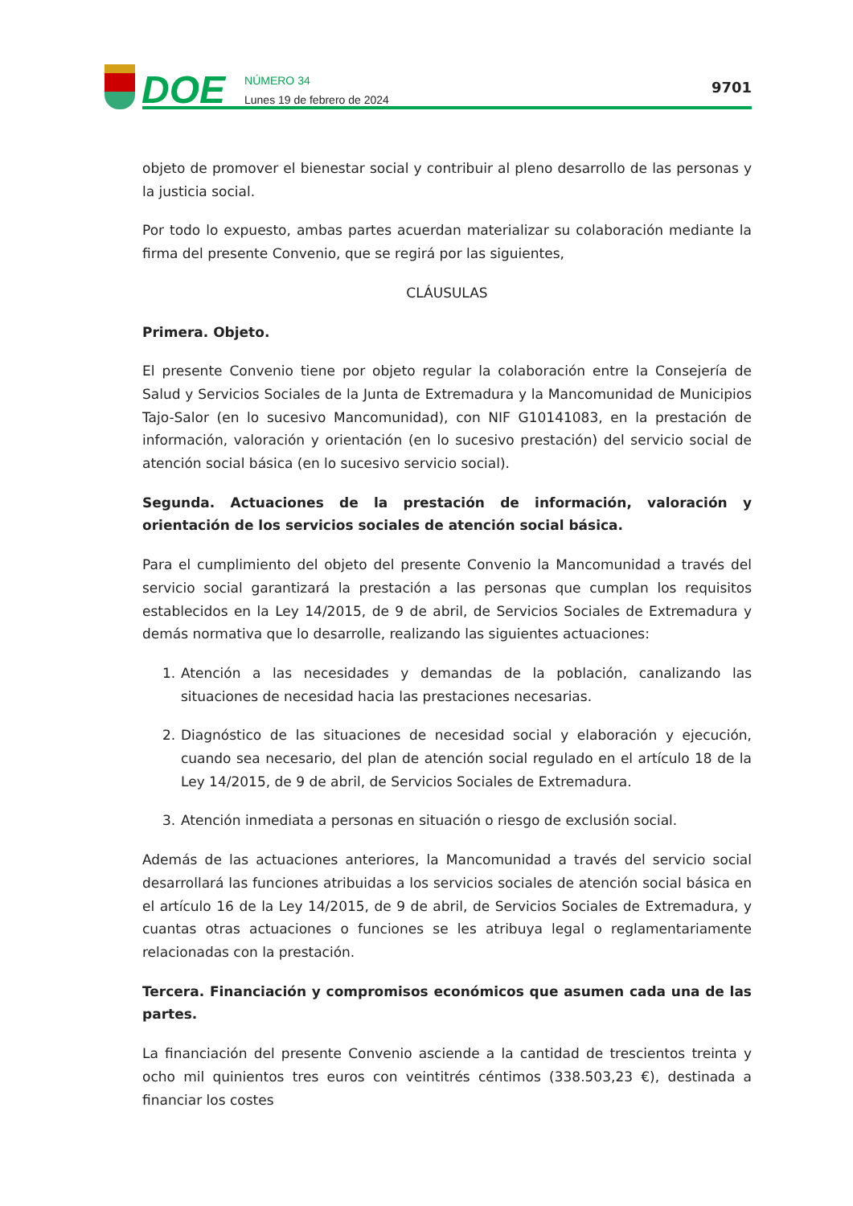DOE
NÚMERO 34
Lunes 19 de febrero de 2024
9701
objeto de promover el bienestar social y contribuir al pleno desarrollo de las personas y la justicia social.
Por todo lo expuesto, ambas partes acuerdan materializar su colaboración mediante la firma del presente Convenio, que se regirá por las siguientes,
CLÁUSULAS
Primera. Objeto.
El presente Convenio tiene por objeto regular la colaboración entre la Consejería de Salud y Servicios Sociales de la Junta de Extremadura y la Mancomunidad de Municipios Tajo-Salor (en lo sucesivo Mancomunidad), con NIF G10141083, en la prestación de información, valoración y orientación (en lo sucesivo prestación) del servicio social de atención social básica (en lo sucesivo servicio social).
Segunda. Actuaciones de la prestación de información, valoración y orientación de los servicios sociales de atención social básica.
Para el cumplimiento del objeto del presente Convenio la Mancomunidad a través del servicio social garantizará la prestación a las personas que cumplan los requisitos establecidos en la Ley 14/2015, de 9 de abril, de Servicios Sociales de Extremadura y demás normativa que lo desarrolle, realizando las siguientes actuaciones:
1. Atención a las necesidades y demandas de la población, canalizando las situaciones de necesidad hacia las prestaciones necesarias.
2. Diagnóstico de las situaciones de necesidad social y elaboración y ejecución, cuando sea necesario, del plan de atención social regulado en el artículo 18 de la Ley 14/2015, de 9 de abril, de Servicios Sociales de Extremadura.
3. Atención inmediata a personas en situación o riesgo de exclusión social.
Además de las actuaciones anteriores, la Mancomunidad a través del servicio social desarrollará las funciones atribuidas a los servicios sociales de atención social básica en el artículo 16 de la Ley 14/2015, de 9 de abril, de Servicios Sociales de Extremadura, y cuantas otras actuaciones o funciones se les atribuya legal o reglamentariamente relacionadas con la prestación.
Tercera. Financiación y compromisos económicos que asumen cada una de las partes.
La financiación del presente Convenio asciende a la cantidad de trescientos treinta y ocho mil quinientos tres euros con veintitrés céntimos (338.503,23 €), destinada a financiar los costes